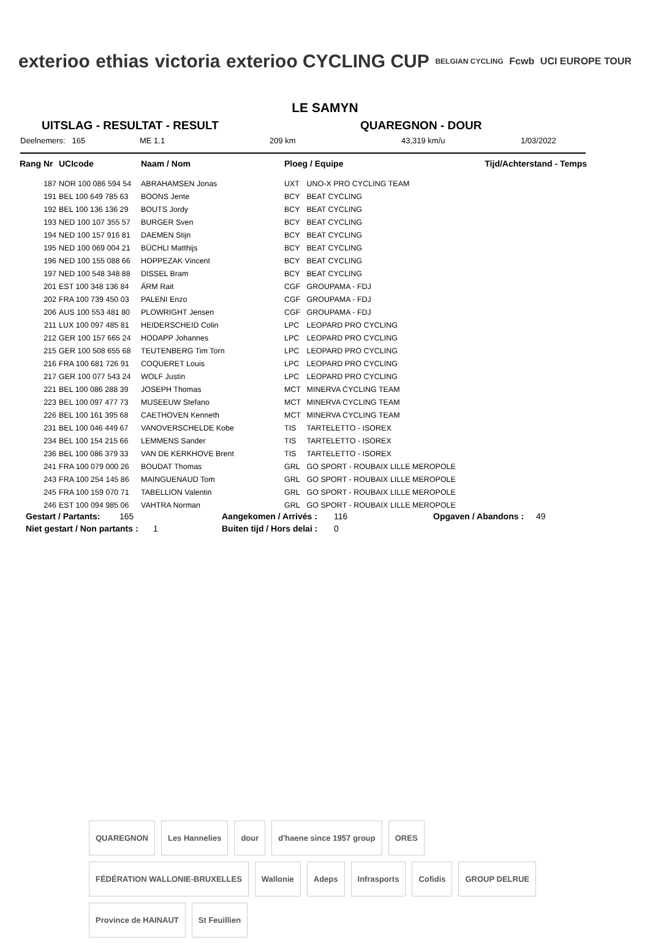exterioo ethias victoria exterioo CYCLING CUP BELGIAN CYCLING Fcwb UCI EUROPE TOUR
LE SAMYN
UITSLAG - RESULTAT - RESULT QUAREGNON - DOUR
Deelnemers: 165 ME 1.1 209 km 43,319 km/u 1/03/2022
| Rang Nr | UCIcode | Naam / Nom | Ploeg / Equipe | | Tijd/Achterstand - Temps |
| --- | --- | --- | --- | --- | --- |
| 187 | NOR 100 086 594 54 | ABRAHAMSEN Jonas | UXT | UNO-X PRO CYCLING TEAM | |
| 191 | BEL 100 649 785 63 | BOONS Jente | BCY | BEAT CYCLING | |
| 192 | BEL 100 136 136 29 | BOUTS Jordy | BCY | BEAT CYCLING | |
| 193 | NED 100 107 355 57 | BURGER Sven | BCY | BEAT CYCLING | |
| 194 | NED 100 157 916 81 | DAEMEN Stijn | BCY | BEAT CYCLING | |
| 195 | NED 100 069 004 21 | BÜCHLI Matthijs | BCY | BEAT CYCLING | |
| 196 | NED 100 155 088 66 | HOPPEZAK Vincent | BCY | BEAT CYCLING | |
| 197 | NED 100 548 348 88 | DISSEL Bram | BCY | BEAT CYCLING | |
| 201 | EST 100 348 136 84 | ÄRM Rait | CGF | GROUPAMA - FDJ | |
| 202 | FRA 100 739 450 03 | PALENI Enzo | CGF | GROUPAMA - FDJ | |
| 206 | AUS 100 553 481 80 | PLOWRIGHT Jensen | CGF | GROUPAMA - FDJ | |
| 211 | LUX 100 097 485 81 | HEIDERSCHEID Colin | LPC | LEOPARD PRO CYCLING | |
| 212 | GER 100 157 665 24 | HODAPP Johannes | LPC | LEOPARD PRO CYCLING | |
| 215 | GER 100 508 655 68 | TEUTENBERG Tim Torn | LPC | LEOPARD PRO CYCLING | |
| 216 | FRA 100 681 726 91 | COQUERET Louis | LPC | LEOPARD PRO CYCLING | |
| 217 | GER 100 077 543 24 | WOLF Justin | LPC | LEOPARD PRO CYCLING | |
| 221 | BEL 100 086 288 39 | JOSEPH Thomas | MCT | MINERVA CYCLING TEAM | |
| 223 | BEL 100 097 477 73 | MUSEEUW Stefano | MCT | MINERVA CYCLING TEAM | |
| 226 | BEL 100 161 395 68 | CAETHOVEN Kenneth | MCT | MINERVA CYCLING TEAM | |
| 231 | BEL 100 046 449 67 | VANOVERSCHELDE Kobe | TIS | TARTELETTO - ISOREX | |
| 234 | BEL 100 154 215 66 | LEMMENS Sander | TIS | TARTELETTO - ISOREX | |
| 236 | BEL 100 086 379 33 | VAN DE KERKHOVE Brent | TIS | TARTELETTO - ISOREX | |
| 241 | FRA 100 079 000 26 | BOUDAT Thomas | GRL | GO SPORT - ROUBAIX LILLE MEROPOLE | |
| 243 | FRA 100 254 145 86 | MAINGUENAUD Tom | GRL | GO SPORT - ROUBAIX LILLE MEROPOLE | |
| 245 | FRA 100 159 070 71 | TABELLION Valentin | GRL | GO SPORT - ROUBAIX LILLE MEROPOLE | |
| 246 | EST 100 094 985 06 | VAHTRA Norman | GRL | GO SPORT - ROUBAIX LILLE MEROPOLE | |
Gestart / Partants: 165 Aangekomen / Arrivés : 116 Opgaven / Abandons : 49
Niet gestart / Non partants : 1 Buiten tijd / Hors delai : 0
QUAREGNON Les Hannelies dour d'haene since 1957 group ORES FÉDÉRATION WALLONIE-BRUXELLES Wallonie Adeps Infrasports Cofidis GROUP DELRUE Province de HAINAUT St Feuillien